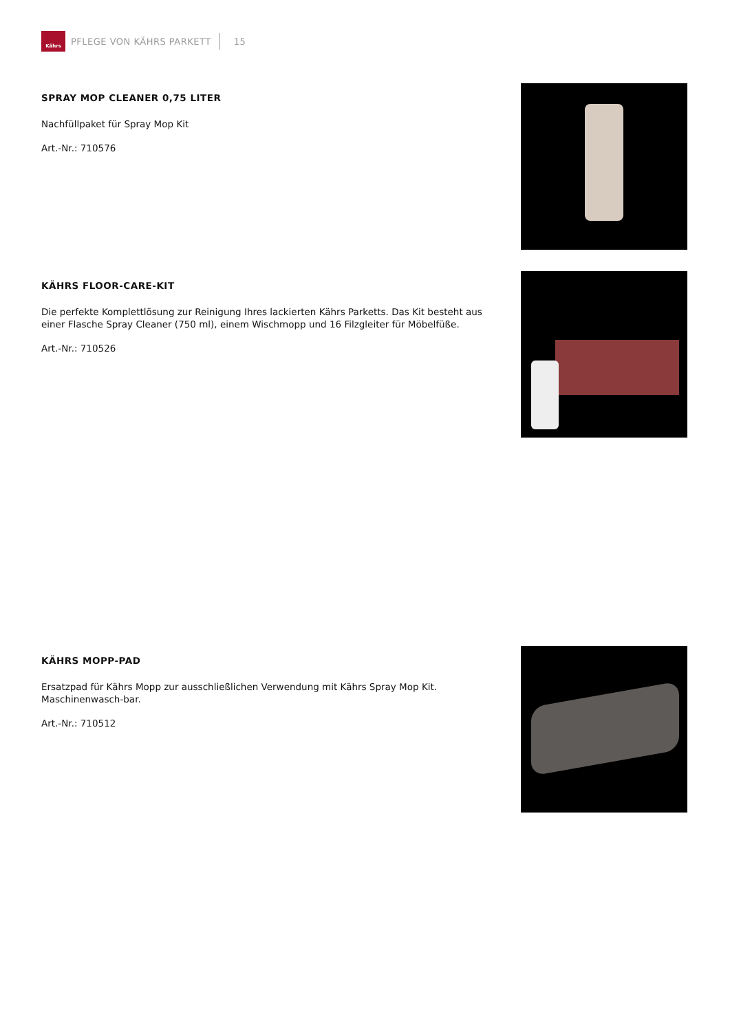Kährs
PFLEGE VON KÄHRS PARKETT 15
SPRAY MOP CLEANER 0,75 LITER
Nachfüllpaket für Spray Mop Kit
Art.-Nr.: 710576
KÄHRS FLOOR-CARE-KIT
Die perfekte Komplettlösung zur Reinigung Ihres lackierten Kährs Parketts. Das Kit besteht aus einer Flasche Spray Cleaner (750 ml), einem Wischmopp und 16 Filzgleiter für Möbelfüße.
Art.-Nr.: 710526
KÄHRS MOPP-PAD
Ersatzpad für Kährs Mopp zur ausschließlichen Verwendung mit Kährs Spray Mop Kit. Maschinenwasch-bar.
Art.-Nr.: 710512